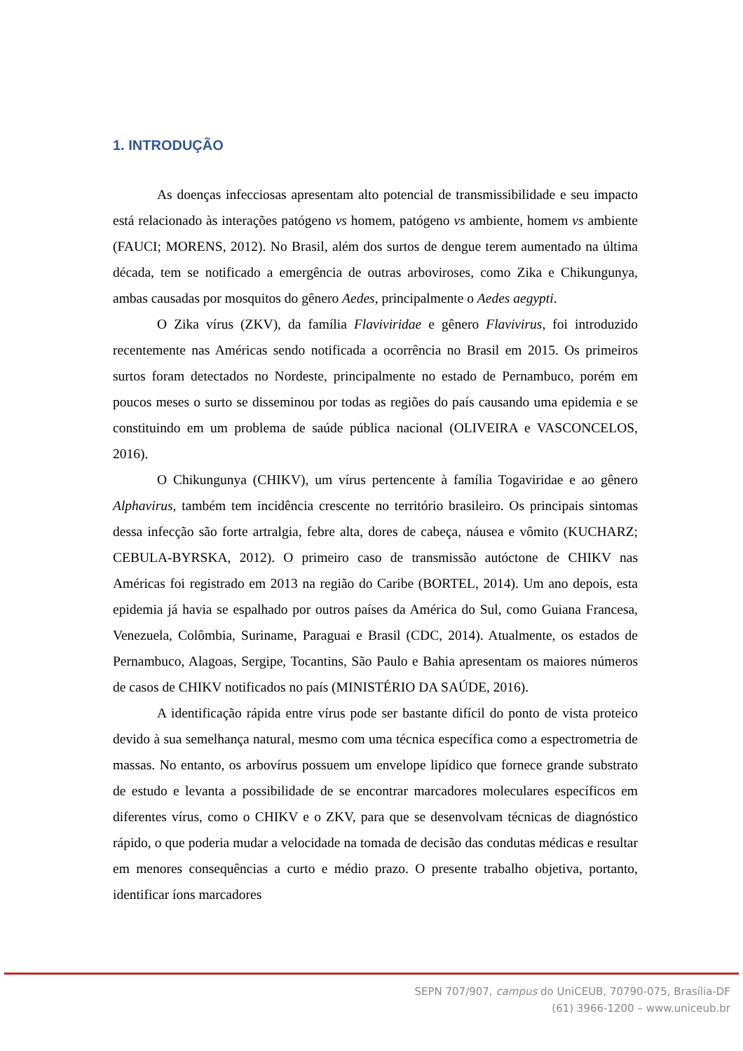1. INTRODUÇÃO
As doenças infecciosas apresentam alto potencial de transmissibilidade e seu impacto está relacionado às interações patógeno vs homem, patógeno vs ambiente, homem vs ambiente (FAUCI; MORENS, 2012). No Brasil, além dos surtos de dengue terem aumentado na última década, tem se notificado a emergência de outras arboviroses, como Zika e Chikungunya, ambas causadas por mosquitos do gênero Aedes, principalmente o Aedes aegypti.
O Zika vírus (ZKV), da família Flaviviridae e gênero Flavivirus, foi introduzido recentemente nas Américas sendo notificada a ocorrência no Brasil em 2015. Os primeiros surtos foram detectados no Nordeste, principalmente no estado de Pernambuco, porém em poucos meses o surto se disseminou por todas as regiões do país causando uma epidemia e se constituindo em um problema de saúde pública nacional (OLIVEIRA e VASCONCELOS, 2016).
O Chikungunya (CHIKV), um vírus pertencente à família Togaviridae e ao gênero Alphavirus, também tem incidência crescente no território brasileiro. Os principais sintomas dessa infecção são forte artralgia, febre alta, dores de cabeça, náusea e vômito (KUCHARZ; CEBULA-BYRSKA, 2012). O primeiro caso de transmissão autóctone de CHIKV nas Américas foi registrado em 2013 na região do Caribe (BORTEL, 2014). Um ano depois, esta epidemia já havia se espalhado por outros países da América do Sul, como Guiana Francesa, Venezuela, Colômbia, Suriname, Paraguai e Brasil (CDC, 2014). Atualmente, os estados de Pernambuco, Alagoas, Sergipe, Tocantins, São Paulo e Bahia apresentam os maiores números de casos de CHIKV notificados no país (MINISTÉRIO DA SAÚDE, 2016).
A identificação rápida entre vírus pode ser bastante difícil do ponto de vista proteico devido à sua semelhança natural, mesmo com uma técnica específica como a espectrometria de massas. No entanto, os arbovírus possuem um envelope lipídico que fornece grande substrato de estudo e levanta a possibilidade de se encontrar marcadores moleculares específicos em diferentes vírus, como o CHIKV e o ZKV, para que se desenvolvam técnicas de diagnóstico rápido, o que poderia mudar a velocidade na tomada de decisão das condutas médicas e resultar em menores consequências a curto e médio prazo. O presente trabalho objetiva, portanto, identificar íons marcadores
SEPN 707/907, campus do UniCEUB, 70790-075, Brasília-DF
(61) 3966-1200 – www.uniceub.br